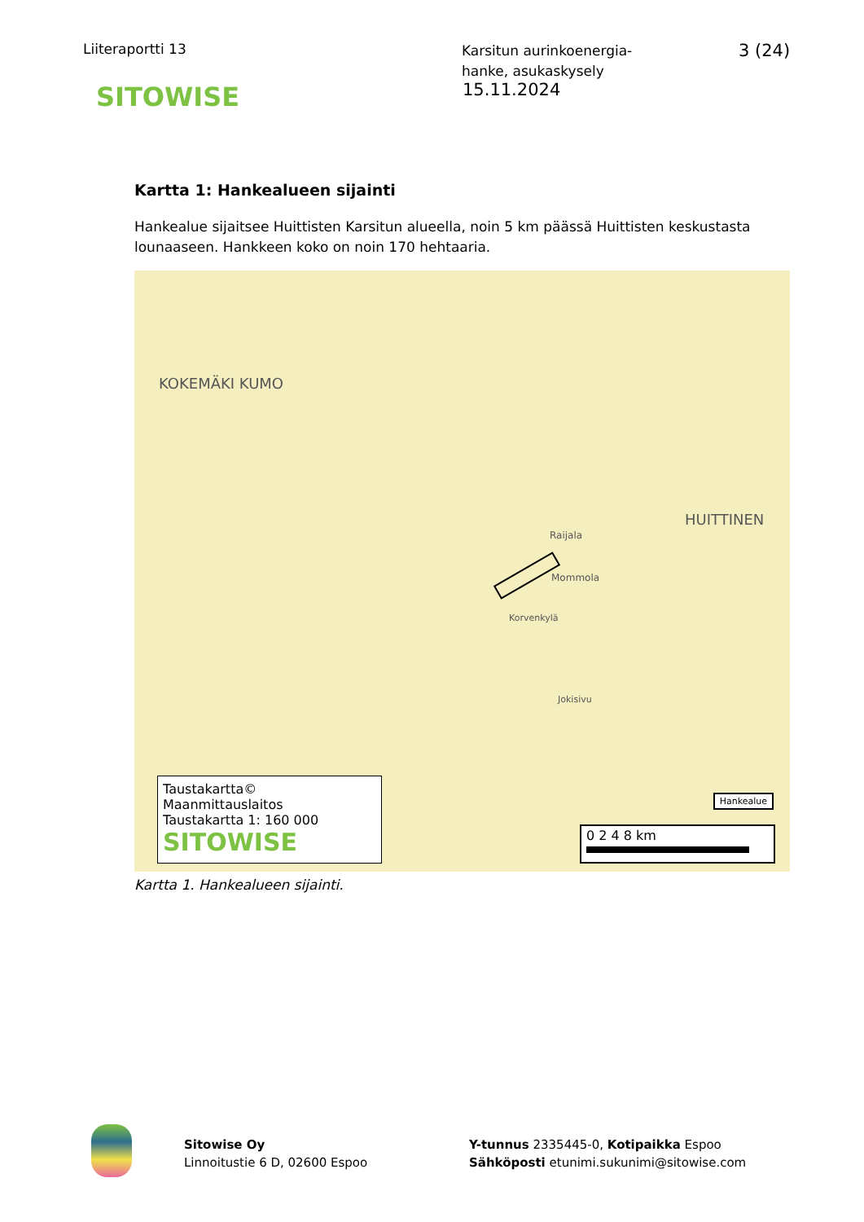Liiteraportti 13
Karsitun aurinkoenergia-
hanke, asukaskysely
3 (24)
SITOWISE
15.11.2024
Kartta 1: Hankealueen sijainti
Hankealue sijaitsee Huittisten Karsitun alueella, noin 5 km päässä Huittisten keskustasta lounaaseen. Hankkeen koko on noin 170 hehtaaria.
KOKEMÄKI KUMO
HUITTINEN
Mommola
Raijala
Korvenkylä
Jokisivu
Taustakartta© Maanmittauslaitos
Taustakartta 1: 160 000
SITOWISE
Hankealue
0 2 4 8 km
Kartta 1. Hankealueen sijainti.
Sitowise Oy
Linnoitustie 6 D, 02600 Espoo
Y-tunnus 2335445-0, Kotipaikka Espoo
Sähköposti etunimi.sukunimi@sitowise.com